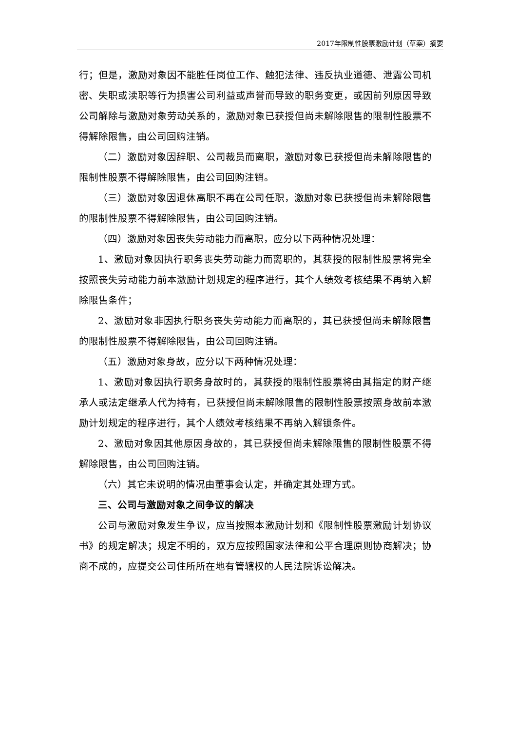2017年限制性股票激励计划（草案）摘要
行；但是，激励对象因不能胜任岗位工作、触犯法律、违反执业道德、泄露公司机密、失职或渎职等行为损害公司利益或声誉而导致的职务变更，或因前列原因导致公司解除与激励对象劳动关系的，激励对象已获授但尚未解除限售的限制性股票不得解除限售，由公司回购注销。
（二）激励对象因辞职、公司裁员而离职，激励对象已获授但尚未解除限售的限制性股票不得解除限售，由公司回购注销。
（三）激励对象因退休离职不再在公司任职，激励对象已获授但尚未解除限售的限制性股票不得解除限售，由公司回购注销。
（四）激励对象因丧失劳动能力而离职，应分以下两种情况处理：
1、激励对象因执行职务丧失劳动能力而离职的，其获授的限制性股票将完全按照丧失劳动能力前本激励计划规定的程序进行，其个人绩效考核结果不再纳入解除限售条件；
2、激励对象非因执行职务丧失劳动能力而离职的，其已获授但尚未解除限售的限制性股票不得解除限售，由公司回购注销。
（五）激励对象身故，应分以下两种情况处理：
1、激励对象因执行职务身故时的，其获授的限制性股票将由其指定的财产继承人或法定继承人代为持有，已获授但尚未解除限售的限制性股票按照身故前本激励计划规定的程序进行，其个人绩效考核结果不再纳入解锁条件。
2、激励对象因其他原因身故的，其已获授但尚未解除限售的限制性股票不得解除限售，由公司回购注销。
（六）其它未说明的情况由董事会认定，并确定其处理方式。
三、公司与激励对象之间争议的解决
公司与激励对象发生争议，应当按照本激励计划和《限制性股票激励计划协议书》的规定解决；规定不明的，双方应按照国家法律和公平合理原则协商解决；协商不成的，应提交公司住所所在地有管辖权的人民法院诉讼解决。